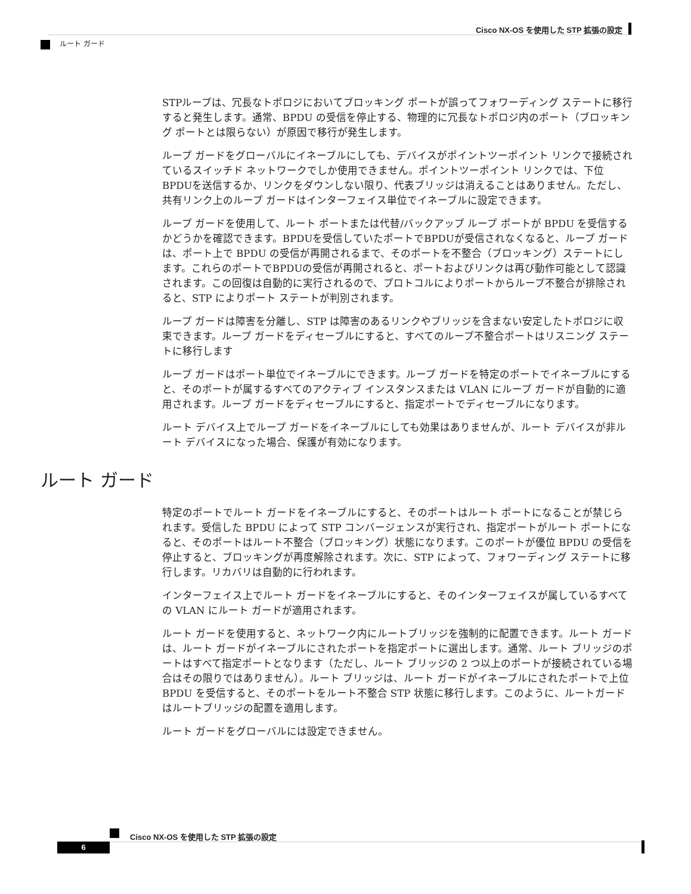Cisco NX-OS を使用した STP 拡張の設定
ルート ガード
STPループは、冗長なトポロジにおいてブロッキング ポートが誤ってフォワーディング ステートに移行すると発生します。通常、BPDU の受信を停止する、物理的に冗長なトポロジ内のポート（ブロッキング ポートとは限らない）が原因で移行が発生します。
ループ ガードをグローバルにイネーブルにしても、デバイスがポイントツーポイント リンクで接続されているスイッチド ネットワークでしか使用できません。ポイントツーポイント リンクでは、下位BPDUを送信するか、リンクをダウンしない限り、代表ブリッジは消えることはありません。ただし、共有リンク上のループ ガードはインターフェイス単位でイネーブルに設定できます。
ループ ガードを使用して、ルート ポートまたは代替/バックアップ ループ ポートが BPDU を受信するかどうかを確認できます。BPDUを受信していたポートでBPDUが受信されなくなると、ループ ガードは、ポート上で BPDU の受信が再開されるまで、そのポートを不整合（ブロッキング）ステートにします。これらのポートでBPDUの受信が再開されると、ポートおよびリンクは再び動作可能として認識されます。この回復は自動的に実行されるので、プロトコルによりポートからループ不整合が排除されると、STP によりポート ステートが判別されます。
ループ ガードは障害を分離し、STP は障害のあるリンクやブリッジを含まない安定したトポロジに収束できます。ループ ガードをディセーブルにすると、すべてのループ不整合ポートはリスニング ステートに移行します
ループ ガードはポート単位でイネーブルにできます。ループ ガードを特定のポートでイネーブルにすると、そのポートが属するすべてのアクティブ インスタンスまたは VLAN にループ ガードが自動的に適用されます。ループ ガードをディセーブルにすると、指定ポートでディセーブルになります。
ルート デバイス上でループ ガードをイネーブルにしても効果はありませんが、ルート デバイスが非ルート デバイスになった場合、保護が有効になります。
ルート ガード
特定のポートでルート ガードをイネーブルにすると、そのポートはルート ポートになることが禁じられます。受信した BPDU によって STP コンバージェンスが実行され、指定ポートがルート ポートになると、そのポートはルート不整合（ブロッキング）状態になります。このポートが優位 BPDU の受信を停止すると、ブロッキングが再度解除されます。次に、STP によって、フォワーディング ステートに移行します。リカバリは自動的に行われます。
インターフェイス上でルート ガードをイネーブルにすると、そのインターフェイスが属しているすべての VLAN にルート ガードが適用されます。
ルート ガードを使用すると、ネットワーク内にルートブリッジを強制的に配置できます。ルート ガードは、ルート ガードがイネーブルにされたポートを指定ポートに選出します。通常、ルート ブリッジのポートはすべて指定ポートとなります（ただし、ルート ブリッジの 2 つ以上のポートが接続されている場合はその限りではありません）。ルート ブリッジは、ルート ガードがイネーブルにされたポートで上位 BPDU を受信すると、そのポートをルート不整合 STP 状態に移行します。このように、ルートガードはルートブリッジの配置を適用します。
ルート ガードをグローバルには設定できません。
Cisco NX-OS を使用した STP 拡張の設定
6